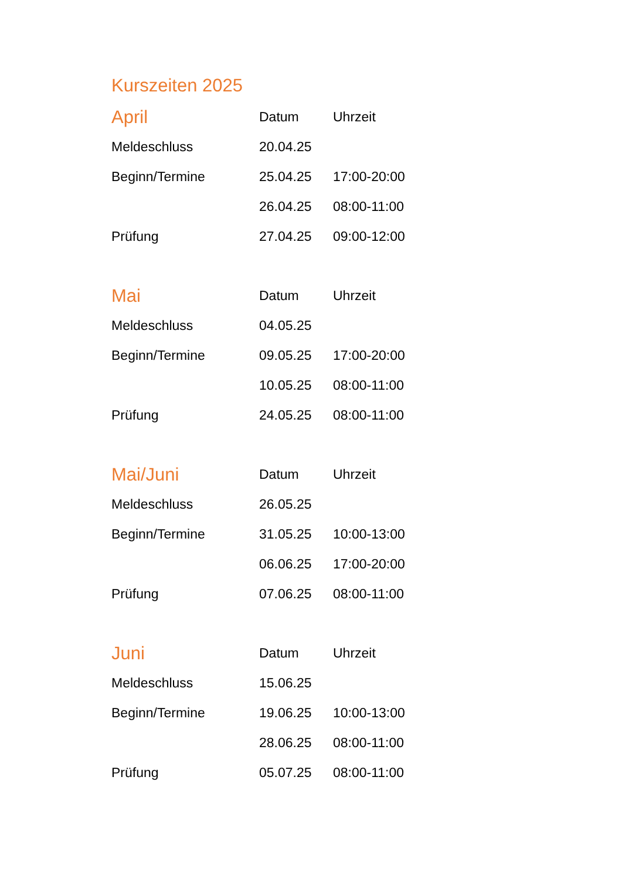Kurszeiten 2025
| April | Datum | Uhrzeit |
| --- | --- | --- |
| Meldeschluss | 20.04.25 | |
| Beginn/Termine | 25.04.25 | 17:00-20:00 |
| | 26.04.25 | 08:00-11:00 |
| Prüfung | 27.04.25 | 09:00-12:00 |
| Mai | Datum | Uhrzeit |
| --- | --- | --- |
| Meldeschluss | 04.05.25 | |
| Beginn/Termine | 09.05.25 | 17:00-20:00 |
| | 10.05.25 | 08:00-11:00 |
| Prüfung | 24.05.25 | 08:00-11:00 |
| Mai/Juni | Datum | Uhrzeit |
| --- | --- | --- |
| Meldeschluss | 26.05.25 | |
| Beginn/Termine | 31.05.25 | 10:00-13:00 |
| | 06.06.25 | 17:00-20:00 |
| Prüfung | 07.06.25 | 08:00-11:00 |
| Juni | Datum | Uhrzeit |
| --- | --- | --- |
| Meldeschluss | 15.06.25 | |
| Beginn/Termine | 19.06.25 | 10:00-13:00 |
| | 28.06.25 | 08:00-11:00 |
| Prüfung | 05.07.25 | 08:00-11:00 |